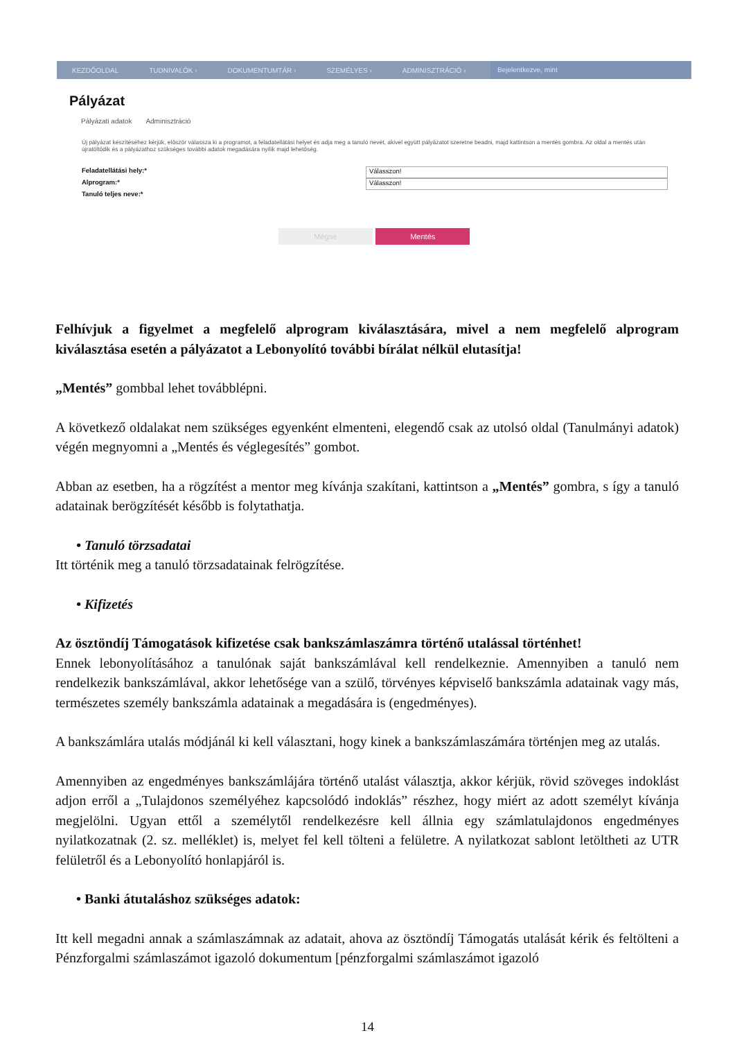KEZDŐOLDAL TUDNIVALÓK › DOKUMENTUMTÁR › SZEMÉLYES › ADMINISZTRÁCIÓ › Bejelentkezve, mint
Pályázat
Pályázati adatok Adminisztráció
Új pályázat készítéséhez kérjük, először válassza ki a programot, a feladatellátási helyet és adja meg a tanuló nevét, akivel együtt pályázatot szeretne beadni, majd kattintson a mentés gombra. Az oldal a mentés után újratöltődik és a pályázathoz szükséges további adatok megadására nyílik majd lehetőség.
Feladatellátási hely:* Válasszon!
Alprogram:* Válasszon!
Tanuló teljes neve:*
Mégse Mentés
Felhívjuk a figyelmet a megfelelő alprogram kiválasztására, mivel a nem megfelelő alprogram kiválasztása esetén a pályázatot a Lebonyolító további bírálat nélkül elutasítja!
„Mentés” gombbal lehet továbblépni.
A következő oldalakat nem szükséges egyenként elmenteni, elegendő csak az utolsó oldal (Tanulmányi adatok) végén megnyomni a „Mentés és véglegesítés” gombot.
Abban az esetben, ha a rögzítést a mentor meg kívánja szakítani, kattintson a „Mentés” gombra, s így a tanuló adatainak berögzítését később is folytathatja.
• Tanuló törzsadatai
Itt történik meg a tanuló törzsadatainak felrögzítése.
• Kifizetés
Az ösztöndíj Támogatások kifizetése csak bankszámlaszámra történő utalással történhet!
Ennek lebonyolításához a tanulónak saját bankszámlával kell rendelkeznie. Amennyiben a tanuló nem rendelkezik bankszámlával, akkor lehetősége van a szülő, törvényes képviselő bankszámla adatainak vagy más, természetes személy bankszámla adatainak a megadására is (engedményes).
A bankszámlára utalás módjánál ki kell választani, hogy kinek a bankszámlaszámára történjen meg az utalás.
Amennyiben az engedményes bankszámlájára történő utalást választja, akkor kérjük, rövid szöveges indoklást adjon erről a „Tulajdonos személyéhez kapcsolódó indoklás” részhez, hogy miért az adott személyt kívánja megjelölni. Ugyan ettől a személytől rendelkezésre kell állnia egy számlatulajdonos engedményes nyilatkozatnak (2. sz. melléklet) is, melyet fel kell tölteni a felületre. A nyilatkozat sablont letöltheti az UTR felületről és a Lebonyolító honlapjáról is.
• Banki átutaláshoz szükséges adatok:
Itt kell megadni annak a számlaszámnak az adatait, ahova az ösztöndíj Támogatás utalását kérik és feltölteni a Pénzforgalmi számlaszámot igazoló dokumentum [pénzforgalmi számlaszámot igazoló
14